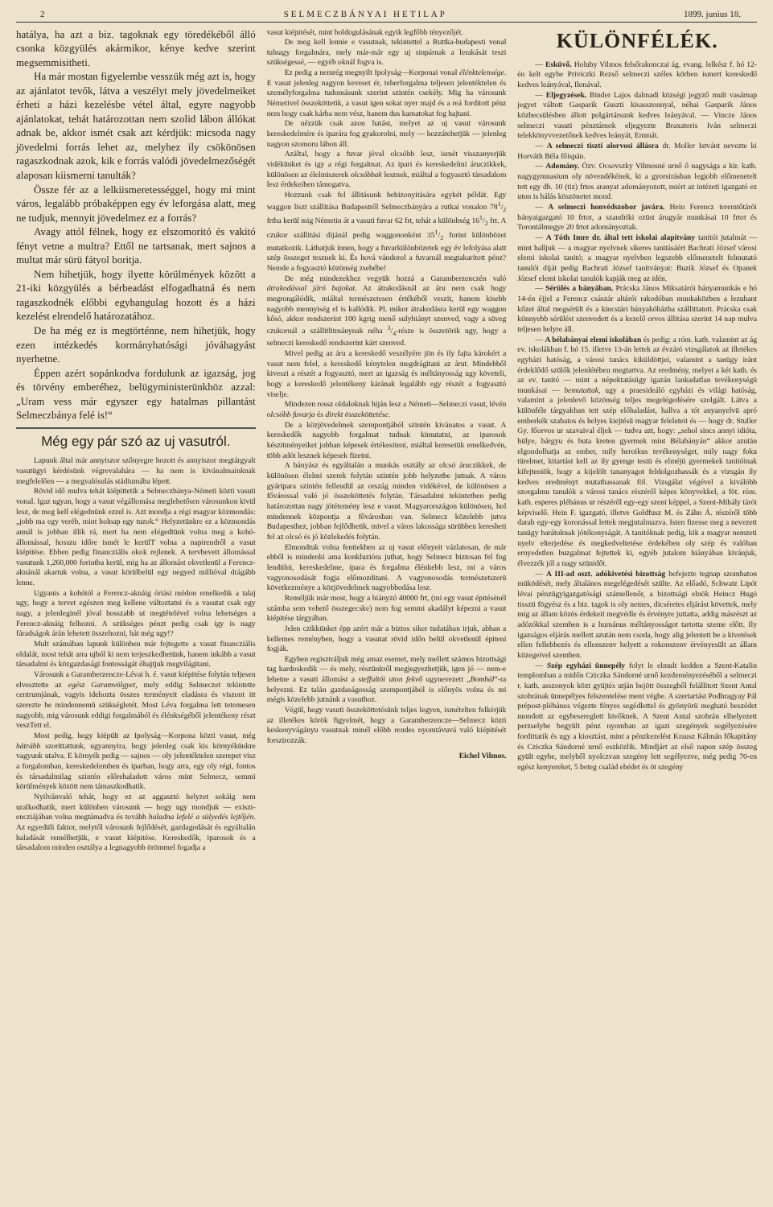2 SELMECZBÁNYAI HETILAP 1899. junius 18.
hatálya, ha azt a biz. tagoknak egy töredékéből álló csonka közgyülés akármikor, kénye kedve szerint megsemmisitheti.
Ha már mostan figyelembe vesszük még azt is, hogy az ajánlatot tevők, látva a veszélyt mely jövedelmeiket érheti a házi kezelésbe vétel által, egyre nagyobb ajánlatokat, tehát határozottan nem szolid lábon állókat adnak be, akkor ismét csak azt kérdjük: micsoda nagy jövedelmi forrás lehet az, melyhez ily csökönösen ragaszkodnak azok, kik e forrás valódi jövedelmezőségét alaposan kiismerni tanulták?
Össze fér az a lelkiismeretességgel, hogy mi mint város, legalább próbaképpen egy év leforgása alatt, meg ne tudjuk, mennyit jövedelmez ez a forrás?
Avagy attól félnek, hogy ez elszomoritó és vakitó fényt vetne a multra? Ettől ne tartsanak, mert sajnos a multat már sürü fátyol boritja.
Nem hihetjük, hogy ilyette körülmények között a 21-iki közgyülés a bérbeadást elfogadhatná és nem ragaszkodnék előbbi egyhangulag hozott és a házi kezelést elrendelő határozatához.
De ha még ez is megtörténne, nem hihetjük, hogy ezen intézkedés kormányhatósági jóváhagyást nyerhetne.
Éppen azért sopánkodva fordulunk az igazság, jog és törvény emberéhez, belügyministerünkhöz azzal: „Uram vess már egyszer egy hatalmas pillantást Selmeczbánya felé is!“
Még egy pár szó az uj vasutról.
Lapunk által már annyiszor szőnyegre hozott és annyiszor megtárgyalt vasutügyi kérdésünk végrevalahára — ha nem is kivánalmainknak megfelelően — a megvalósulás stádiumába lépett.
Rövid idő mulva tehát kiépittetik a Selmeczbánya-Németi közti vasuti vonal. Igaz ugyan, hogy a vasut végállomása meglehetősen városunkon kivül lesz, de meg kell elégednünk ezzel is. Azt mondja a régi magyar közmondás: „jobb ma egy veréb, mint holnap egy tuzok.“ Helyzetünkre ez a közmondás annál is jobban illik rá, mert ha nem elégedtünk volna meg a kohó-állomással, hosszu időre ismét le kerülT volna a napirendről a vasut kiépitése. Ebben pedig financziális okok rejlenek. A tervbevett állomással vasutunk 1,260,000 forintba kerül, mig ha az állomást okvetlenül a Ferencz-aknánál akartuk volna, a vasut körülbelül egy negyed millióval drágább lenne.
Ugyanis a kohótól a Ferencz-aknáig óriási módon emelkedik a talaj ugy, hogy a tervet egészen meg kellene változtatni és a vasutat csak egy nagy, a jelenleginél jóval hosszabb ut megtételével volna lehetséges a Ferencz-aknáig felhozni. A szükséges pénzt pedig csak igy is nagy fáradságok árán lehetett összehozni, hát még ugy!?
Mult számában lapunk különben már fejtegette a vasut financziális oldalát, most tehát arra ujból ki nem terjeszkedhetünk, hanem inkább a vasut társadalmi és közgazdasági fontosságát óhajtjuk megvilágitani.
Városunk a Garamberzencze-Lévai h. é. vasut kiépitése folytán teljesen elvesztette az egész Garamvölgyet, mely eddig Selmeczet tekintette centrumjának, vagyis idehozta összes terményeit eladásra és viszont itt szerezte be mindennemü szükségletét. Most Léva forgalma lett tetemesen nagyobb, mig városunk eddigi forgalmából és élénkségéből jelentékeny részt veszTett el.
Most pedig, hogy kiépült az Ipolyság—Korpona közti vasut, még hátrább szorittattunk, ugyannyira, hogy jelenleg csak kis környékünkre vagyunk utalva. E környék pedig — sajnos — oly jelentéktelen szerepet visz a forgalomban, kereskedelemben és iparban, hogy arra, egy oly régi, fontos és társadalmilag szintén előrehaladott város mint Selmecz, semmi körülmények között nem támaszkodhatik.
Nyilvánvaló tehát, hogy ez az aggasztó helyzet sokáig nem uralkodhatik, mert különben városunk — hogy ugy mondjuk — exiszt­encziájában volna megtámadva és tovább haladna lefelé a sülyedés lejtőjén. Az egyedüli faktor, melytől városunk fejlődését, gazdagodását és egyáltalán haladását remélhetjük, e vasut kiépitése. Kereskedők, iparosok és a társadalom minden osztálya a legnagyobb örömmel fogadja a
vasut kiépitését, mint boldogulásának egyik legfőbb tényezőjét.
De meg kell lennie e vasutnak, tekintettel a Ruttka-budapesti vonal tulnagy forgalmára, mely már-már egy uj sinpárnak a lerakását teszi szükségessé, — egyéb oknál fogva is.
Ez pedig a nemrég megnyilt Ipolyság—Korponai vonal élénktelensége. E vasut jelenleg nagyon keveset ér, teherforgalma teljesen jelentéktelen és személyforgalma tudomásunk szerint szintén csekély. Mig ha városunk Németivel összeköttetik, a vasut igen sokat nyer majd és a reá forditott pénz nem hogy csak kárba nem vész, hanem dus kamatokat fog hajtani.
De nézzük csak azon hatást, melyet az uj vasut városunk kereskedelmére és iparára fog gyakorolni, mely — hozzátehetjük — jelenleg nagyon szomoru lábon áll.
Azáltal, hogy a fuvar jóval olcsóbb lesz, ismét visszanyerjük vidékünket és igy a régi forgalmat. Az ipari és kereskedelmi áruczikkek, különösen az élelmiszerek olcsóbbak lesznek, miáltal a fogyasztó társadalom lesz érdekeiben támogatva.
Hozzunk csak fel állitásunk bebizonyitására egykét példát. Egy waggon liszt szállitása Budapestről Selmeczbányára a rutkai vonalon 781/2 frtba kerül mig Németin át a vasuti fuvar 62 frt, tehát a különbség 161/2 frt. A czukor szállitási dijánál pedig waggononként 351/2 forint különbözet mutatkozik. Láthatjuk innen, hogy a fuvarkülönbözetek egy év lefolyása alatt szép összeget tesznek ki. És hová vándorol a fuvarnál megtakaritott pénz? Nemde a fogyasztó közönség zsebébe!
De még mindezekhez vegyük hozzá a Garamberzenczén való átrakodással járó bajokat. Az átrakodásnál az áru nem csak hogy megrongálódik, miáltal természetesen értékéből veszit, hanem kisebb nagyobb mennyiség el is kallódik. Pl. mikor átrakodásra kerül egy waggon kősó, akkor rendszerint 100 kgrig menő sulyhiányt szenved, vagy a süveg czukornál a szállitlitmánynak néha 3/4-része is összetörik ugy, hogy a selmeczi kereskedő rendszerint kárt szenved.
Mivel pedig az áru a kereskedő veszélyére jön és ily fajta károkért a vasut nem felel, a kereskedő kénytelen megdrágitani az árut. Mindebből kiveszi a részét a fogyasztó, mert az igazság és méltányosság ugy követeli, hogy a kereskedő jelentékeny kárának legalább egy részét a fogyasztó viselje.
Mindezen rossz oldaloknak hiján lesz a Németi—Selmeczi vasut, lévén olcsóbb fuvarja és direkt összeköttetése.
De a közjövedelmek szempontjából szintén kivánatos a vasut. A kereskedők nagyobb forgalmat tudnak kimutatni, az iparosok készitményeiket jobban képesek értékesiteni, miáltal keresetük emelkedvén, több adót lesznek képesek fizetni.
A bányász és egyáltalán a munkás osztály az olcsó áruczikkek, de különösen élelmi szerek folytán szintén jobb helyzetbe jutnak. A város gyáripara szintén felleudül az ország minden vidékével, de különösen a fővárossal való jó összeköttetés folytán. Társadalmi tekintetben pedig határozottan nagy jótétemény lesz e vasut. Magyarországon különösen, hol mindennek központja a fővárosban van. Selmecz közelebb jutva Budapesthez, jobban fejlődhetik, mivel a város lakossága sürübben keresheti fel az olcsó és jó közlekedés folytán.
Elmondtuk volna fentiekben az uj vasut előnyeit vázlatosan, de már ebből is mindenki ama konkluzióra juthat, hogy Selmecz biztosan fel fog lendülni, kereskedelme, ipara és forgalma élénkebb lesz, mi a város vagyonosodását fogja előmozditani. A vagyonosodás természetszerü következménye a közjövedelmek nagyobbodása lesz.
Reméljük már most, hogy a hiányzó 40000 frt, (mi egy vasut épitésénél számba sem vehető összegecske) nem fog semmi akadályt képezni a vasut kiépitése tárgyában.
Jelen czikkünket épp azért már a biztos siker tudatában irjuk, abban a kellemes reményben, hogy a vasutat rövid időn belül okvetlenül épiteni fogják.
Egyben regisztráljuk még amaz esemet, mely mellett számos bizottsági tag kardoskodik — és mely, részünkről megjegyezhetjük, igen jó — nem-e lehetne a vasuti állomást a steffultói uton fekvő ugynevezett „Bombál“-ra helyezni. Ez talán gazdaságosság szempontjából is előnyös volna és mi mégis közelebb jutnánk a vasuthoz.
Végül, hogy vasuti összeköttetésünk teljes legyen, ismételten felkérjük az illetékes körök figyelmét, hogy a Garamberzencze—Selmecz közti keskenyvágányu vasutnak minél előbb rendes nyomtávuvá való kiépitését forszirozzák.
Eichel Vilmos.
KÜLÖNFÉLÉK.
— Esküvő. Holuby Vilmos felsőrakonczai ág. evang. lelkész f. hó 12-én kelt egybe Priviczki Rezső selmeczi széles körben ismert kereskedő kedves leányával, Ilonával.
— Eljegyzések. Binder Lajos dalmadi községi jegyző mult vasárnap jegyet váltott Gasparik Guszti kisasszonnyal, néhai Gasparik János közbecsülésben állott polgártársunk kedves leányával. — Vincze János selmeczi vasuti pénztárnok eljegyezte Braxatoris Iván selmeczi telekkönyvvezetőnek kedves leányát, Emmát.
— A selmeczi tiszti alorvosi állásra dr. Moller Istvánt nevezte ki Horváth Béla főispán.
— Adomány. Özv. Ocsovszky Vilmosné urnő ő nagysága a kir. kath. nagygymnasium oly növendékének, ki a gyorsirásban legjobb előmenetelt tett egy db. 10 (tiz) frtos aranyat adományozott, miért az intézeti igazgató ez uton is hálás köszönetet mond.
— A selmeczi honvédszobor javára. Hein Ferencz teremtőtárói bányaigazgató 10 frtot, a szandriki ezüst árugyár munkásai 10 frtot és Torontálmegye 20 frtot adományoztak.
— A Tóth Imre dr. által tett iskolai alapitvány tanitói jutalmát — mint halljuk — a magyar nyelvnek sikeres tanitásáért Bachrati József városi elemi iskolai tanitó; a magyar nyelvben legszebb előmenetelt felmutató tanulói diját pedig Bachrati József tanitványai: Buzik József és Opanek József elemi iskolai tanulók kapják meg az idén.
— Sérülés a bányában. Prácska János Miksatárói bányamunkás e hó 14-én éjjel a Ferencz császár altárói rakodóban munkaközben a lezuhant kőzet által megsérült és a kincstári bányakóházba szállittatott. Prácska csak könnyebb sérülést szenvedett és a kezelő orvos állitása szerint 14 nap mulva teljesen helyre áll.
— A bélabányai elemi iskolában és pedig: a róm. kath. valamint az ág ev. iskolákban f. hó 15. illetve 13-án lettek az évzáró vizsgálatok az illetékes egyházi hatóság, a városi tanács kiküldöttjei, valamint a tanügy iránt érdeklődő szülők jelenlétében megtartva. Az eredmény, melyet a két kath. és az ev. tanitó — mint a népoktatásügy igazán lankadatlan tevékenységü munkásai — bemutattak, ugy a praesideáló egyházi és világi hatóság, valamint a jelenlevő közönség teljes megelégedésére szolgált. Látva a különféle tárgyakban tett szép előhaladást, hallva a tót anyanyelvü apró emberkék szabatos és helyes kiejtésü magyar feleleteit és — hogy dr. Stuller Gy. főorvos ur szavaival éljek — tudva azt, hogy: „sehol sincs annyi idióta, hülye, bárgyu és buta kreten gyermek mint Bélabányán“ akkor azután elgondolhatja az ember, mily heroikus tevékenységet, mily nagy foku türelmet, kitartást kell az ily gyenge testü és elméjü gyermekek tanitóinak kifejteniök, hogy a kijelölt tananyagot feldolgozhassák és a vizsgán ily kedves eredményt mutathassanak föl. Vizsgálat végével a kiválóbb szorgalmu tanulók a városi tanács részéről képes könyvekkel, a föt. róm. kath. esperes plébánus ur részéről egy-egy szent képpel, a Szent-Mihály tárót képviselő. Hein F. igazgató, illetve Goldfusz M. és Záhn Á. részéről több darab egy-egy koronással lettek megjutalmazva. Isten fizesse meg a nevezett tanügy barátoknak jótékonyságát. A tanitóknak pedig, kik a magyar nemzeti nyelv elterjedése és megkedveltetése érdekében oly szép és valóban ernyedetlen buzgalmat fejtettek ki, egyéb jutalom hiányában kivánjuk, élvezzék jól a nagy szünidőt.
— A III-ad oszt. adókivetési bizottság befejezte tegnap szombaton müködését, mely általános megelégedését szülte. Az előadó, Schwatz Lipót lévai pénzügyigazgatósági számellenőr, a bizottsági elnök Heincz Hugó tisszti fögyész és a biz. tagok is oly nemes, dicséretes eljárást követtek, mely mig az állam közös érdekeit megvédle és érvényre juttatta, addig másrészt az adózókkal szemben is a humánus méltányosságot tartotta szeme előtt. Ily igazságos eljárás mellett azután nem csoda, hogy alig jelentett be a kivetések ellen fellebbezés és ellenszenv helyett a rokonszenv érvényesült az állam közegeivel szemben.
— Szép egyházi ünnepély folyt le elmult kedden a Szent-Katalin templomban a midőn Cziczka Sándorné urnő kezdeményezéséből a selmeczi r. kath. asszonyok közt gyüjtés utján bejött összegből felállitott Szent Antal szobrának ünnepélyes felszentelése ment végbe. A szertartást Podhragyay Pál prépost-plébános végezte fényes segédlettel és gyönyörü megható beszédet mondott az egybesereglett hivőknek. A Szent Antal szobrán elhelyezett perzselybe begyült pénz nyomban az igazi szegények segélyezésére fordittatik és ugy a kiosztást, mint a pénzkezelést Krausz Kálmán főkapitány és Cziczka Sándorné urnő eszközlik. Mindjárt az első napon szép összeg gyült egybe, melyből nyolczvan szegény lett segélyezve, még pedig 70-en egész kenyereket, 5 beteg család ebédet és öt szegény